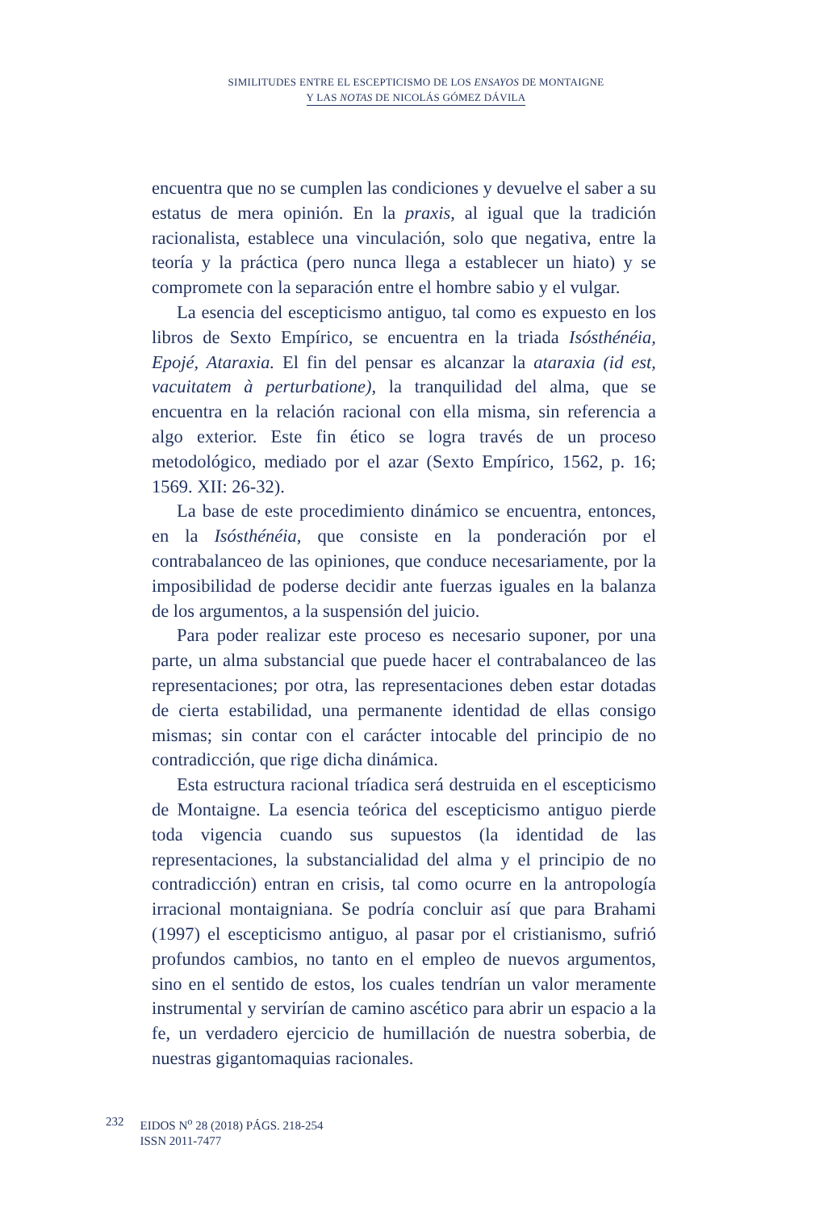SIMILITUDES ENTRE EL ESCEPTICISMO DE LOS ENSAYOS DE MONTAIGNE
Y LAS NOTAS DE NICOLÁS GÓMEZ DÁVILA
encuentra que no se cumplen las condiciones y devuelve el saber a su estatus de mera opinión. En la praxis, al igual que la tradición racionalista, establece una vinculación, solo que negativa, entre la teoría y la práctica (pero nunca llega a establecer un hiato) y se compromete con la separación entre el hombre sabio y el vulgar.
La esencia del escepticismo antiguo, tal como es expuesto en los libros de Sexto Empírico, se encuentra en la triada Isósthénéia, Epojé, Ataraxia. El fin del pensar es alcanzar la ataraxia (id est, vacuitatem à perturbatione), la tranquilidad del alma, que se encuentra en la relación racional con ella misma, sin referencia a algo exterior. Este fin ético se logra través de un proceso metodológico, mediado por el azar (Sexto Empírico, 1562, p. 16; 1569. XII: 26-32).
La base de este procedimiento dinámico se encuentra, entonces, en la Isósthénéia, que consiste en la ponderación por el contrabalanceo de las opiniones, que conduce necesariamente, por la imposibilidad de poderse decidir ante fuerzas iguales en la balanza de los argumentos, a la suspensión del juicio.
Para poder realizar este proceso es necesario suponer, por una parte, un alma substancial que puede hacer el contrabalanceo de las representaciones; por otra, las representaciones deben estar dotadas de cierta estabilidad, una permanente identidad de ellas consigo mismas; sin contar con el carácter intocable del principio de no contradicción, que rige dicha dinámica.
Esta estructura racional tríadica será destruida en el escepticismo de Montaigne. La esencia teórica del escepticismo antiguo pierde toda vigencia cuando sus supuestos (la identidad de las representaciones, la substancialidad del alma y el principio de no contradicción) entran en crisis, tal como ocurre en la antropología irracional montaigniana. Se podría concluir así que para Brahami (1997) el escepticismo antiguo, al pasar por el cristianismo, sufrió profundos cambios, no tanto en el empleo de nuevos argumentos, sino en el sentido de estos, los cuales tendrían un valor meramente instrumental y servirían de camino ascético para abrir un espacio a la fe, un verdadero ejercicio de humillación de nuestra soberbia, de nuestras gigantomaquias racionales.
232 EIDOS N<sup>o</sup> 28 (2018) PÁGS. 218-254
ISSN 2011-7477